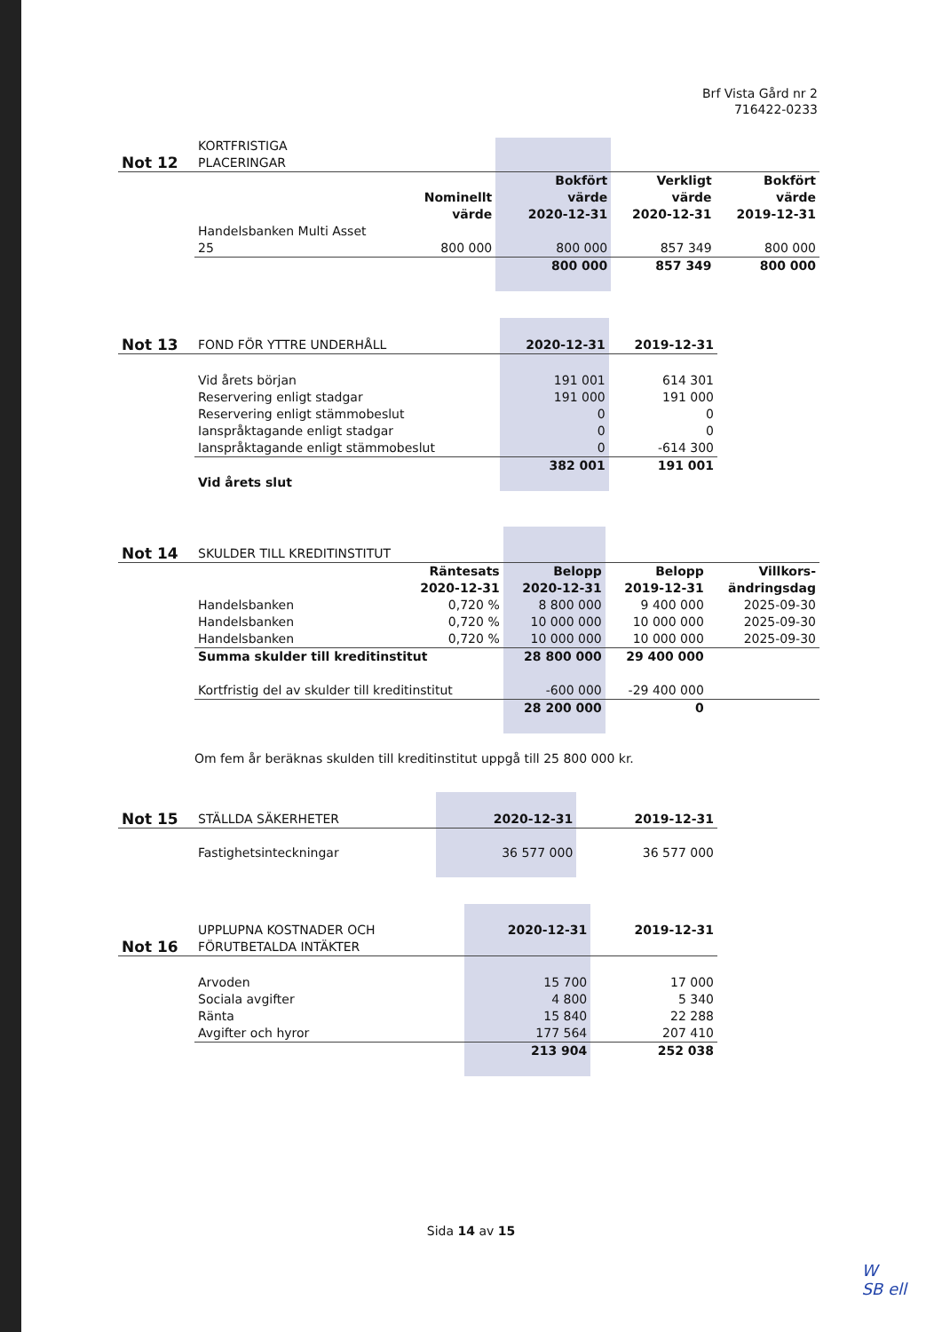Brf Vista Gård nr 2
716422-0233
| Not 12 | KORTFRISTIGA PLACERINGAR | | | | |
| | | Nominellt värde | Bokfört värde 2020-12-31 | Verkligt värde 2020-12-31 | Bokfört värde 2019-12-31 |
| | Handelsbanken Multi Asset 25 | 800 000 | 800 000 | 857 349 | 800 000 |
| | | | 800 000 | 857 349 | 800 000 |
| Not 13 | FOND FÖR YTTRE UNDERHÅLL | 2020-12-31 | 2019-12-31 |
| | Vid årets början | 191 001 | 614 301 |
| | Reservering enligt stadgar | 191 000 | 191 000 |
| | Reservering enligt stämmobeslut | 0 | 0 |
| | Ianspråktagande enligt stadgar | 0 | 0 |
| | Ianspråktagande enligt stämmobeslut | 0 | -614 300 |
| | Vid årets slut | 382 001 | 191 001 |
| Not 14 | SKULDER TILL KREDITINSTITUT | | | | |
| | | Räntesats 2020-12-31 | Belopp 2020-12-31 | Belopp 2019-12-31 | Villkors- ändringsdag |
| | Handelsbanken | 0,720 % | 8 800 000 | 9 400 000 | 2025-09-30 |
| | Handelsbanken | 0,720 % | 10 000 000 | 10 000 000 | 2025-09-30 |
| | Handelsbanken | 0,720 % | 10 000 000 | 10 000 000 | 2025-09-30 |
| | Summa skulder till kreditinstitut | | 28 800 000 | 29 400 000 | |
| | Kortfristig del av skulder till kreditinstitut | | -600 000 | -29 400 000 | |
| | | | 28 200 000 | 0 | |
Om fem år beräknas skulden till kreditinstitut uppgå till 25 800 000 kr.
| Not 15 | STÄLLDA SÄKERHETER | 2020-12-31 | 2019-12-31 |
| | Fastighetsinteckningar | 36 577 000 | 36 577 000 |
| Not 16 | UPPLUPNA KOSTNADER OCH FÖRUTBETALDA INTÄKTER | 2020-12-31 | 2019-12-31 |
| | Arvoden | 15 700 | 17 000 |
| | Sociala avgifter | 4 800 | 5 340 |
| | Ränta | 15 840 | 22 288 |
| | Avgifter och hyror | 177 564 | 207 410 |
| | | 213 904 | 252 038 |
Sida 14 av 15
W
SB ell